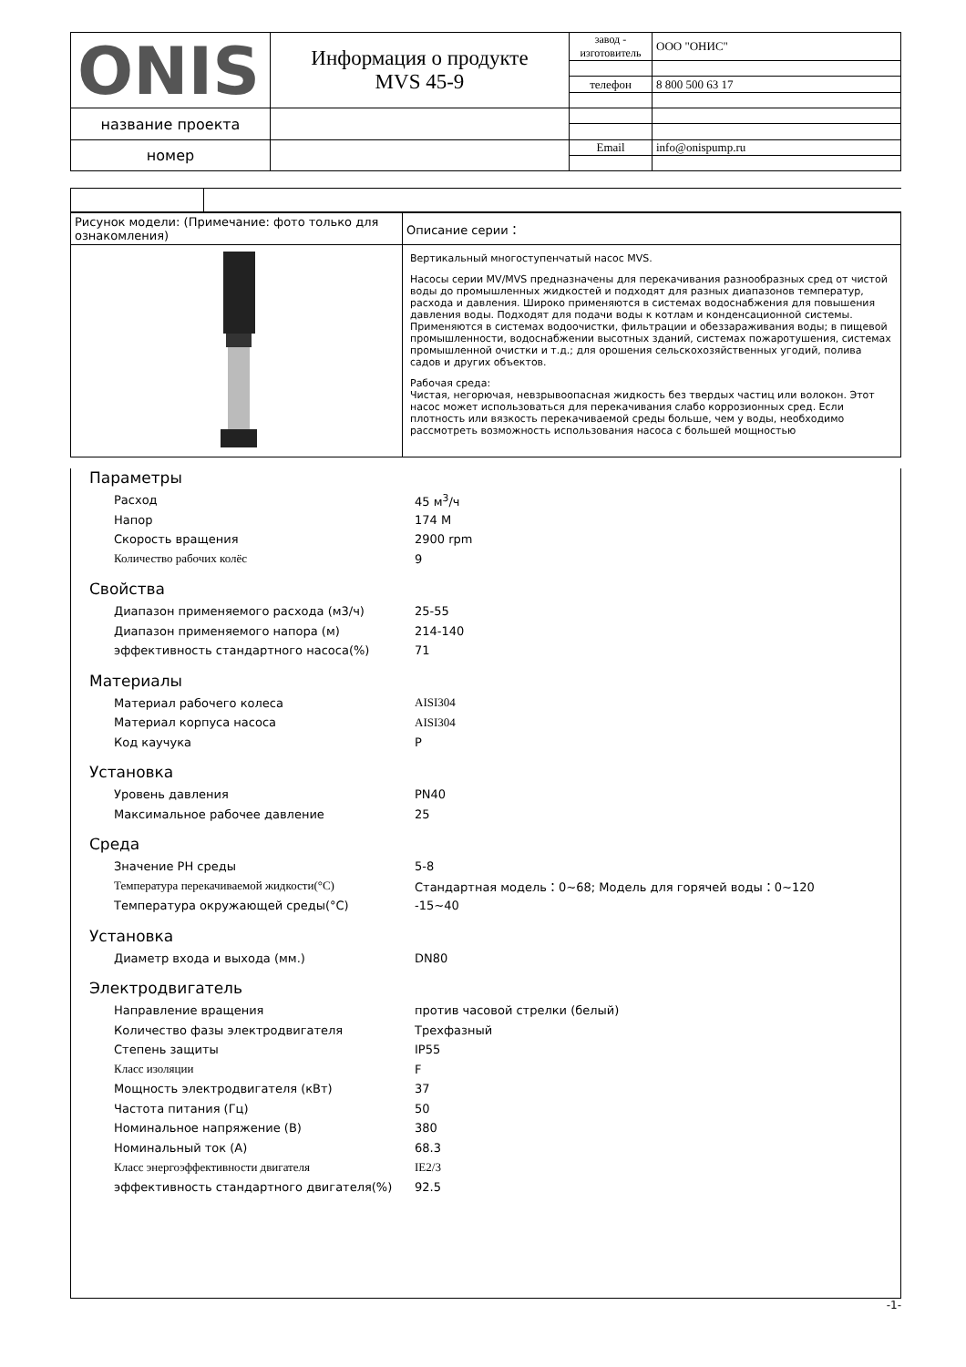| ONIS | Информация о продукте MVS 45-9 | завод - изготовитель | ООО "ОНИС" |
| | | телефон | 8 800 500 63 17 |
| название проекта | | | |
| номер | | Email | info@onispump.ru |
| Рисунок модели: (Примечание: фото только для ознакомления) | Описание серии： |
| | Вертикальный многоступенчатый насос MVS. Насосы серии MV/MVS предназначены для перекачивания разнообразных сред от чистой воды до промышленных жидкостей и подходят для разных диапазонов температур, расхода и давления. Широко применяются в системах водоснабжения для повышения давления воды. Подходят для подачи воды к котлам и конденсационной системы. Применяются в системах водоочистки, фильтрации и обеззараживания воды; в пищевой промышленности, водоснабжении высотных зданий, системах пожаротушения, системах промышленной очистки и т.д.; для орошения сельскохозяйственных угодий, полива садов и других объектов. Рабочая среда: Чистая, негорючая, невзрывоопасная жидкость без твердых частиц или волокон. Этот насос может использоваться для перекачивания слабо коррозионных сред. Если плотность или вязкость перекачиваемой среды больше, чем у воды, необходимо рассмотреть возможность использования насоса с большей мощностью |
Параметры
Расход 45 м<sup>3</sup>/ч
Напор 174 М
Скорость вращения 2900 rpm
Количество рабочих колёс 9
Свойства
Диапазон применяемого расхода (м3/ч) 25-55
Диапазон применяемого напора (м) 214-140
эффективность стандартного насоса(%) 71
Материалы
Материал рабочего колеса AISI304
Материал корпуса насоса AISI304
Код каучука P
Установка
Уровень давления PN40
Максимальное рабочее давление 25
Среда
Значение PH среды 5-8
Температура перекачиваемой жидкости(°C) Стандартная модель：0~68; Модель для горячей воды：0~120
Температура окружающей среды(°C) -15~40
Установка
Диаметр входа и выхода (мм.) DN80
Электродвигатель
Направление вращения против часовой стрелки (белый)
Количество фазы электродвигателя Трехфазный
Степень защиты IP55
Класс изоляции F
Мощность электродвигателя (кВт) 37
Частота питания (Гц) 50
Номинальное напряжение (В) 380
Номинальный ток (А) 68.3
Класс энергоэффективности двигателя IE2/3
эффективность стандартного двигателя(%) 92.5
-1-